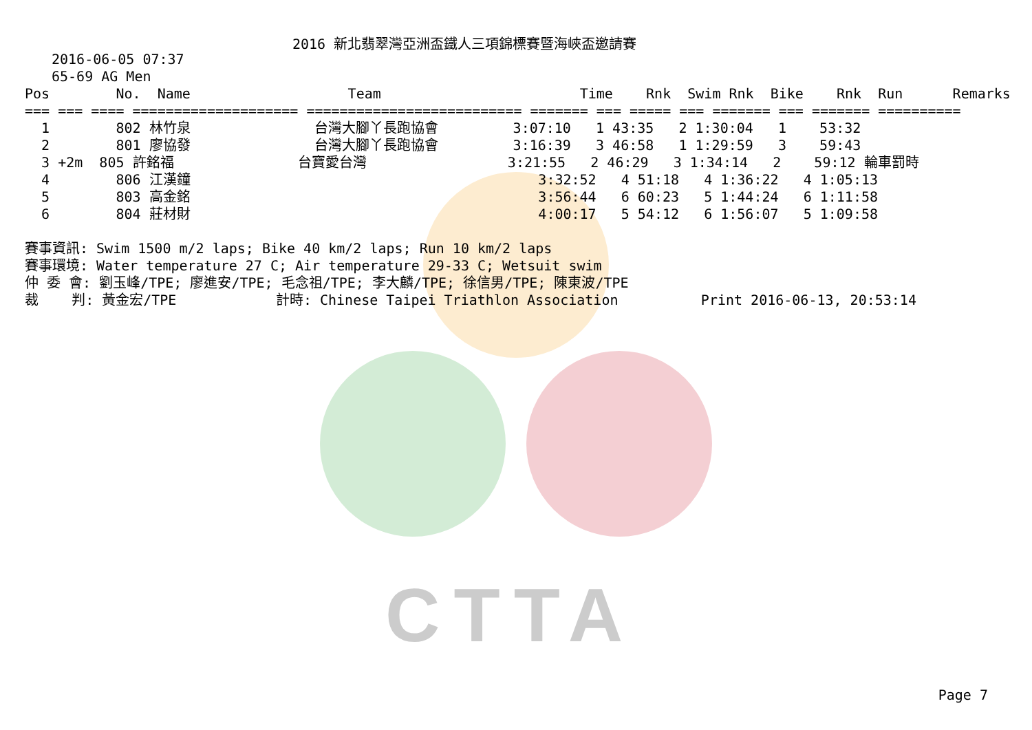CTTA
2016 新北翡翠灣亞洲盃鐵人三項錦標賽暨海峽盃邀請賽
2016-06-05 07:37
65-69 AG Men
| Pos No. Name Team Time Rnk Swim Rnk Bike Rnk Run Remarks |
| --- |
| === === ==== ==================== ========================== ======= === ===== === ======= === ======= ========== |
| 1 802 林竹泉 台灣大腳丫長跑協會 3:07:10 1 43:35 2 1:30:04 1 53:32 |
| 2 801 廖協發 台灣大腳丫長跑協會 3:16:39 3 46:58 1 1:29:59 3 59:43 |
| 3 +2m 805 許銘福 台寶愛台灣 3:21:55 2 46:29 3 1:34:14 2 59:12 輪車罰時 |
| 4 806 江漢鐘 3:32:52 4 51:18 4 1:36:22 4 1:05:13 |
| 5 803 高金銘 3:56:44 6 60:23 5 1:44:24 6 1:11:58 |
| 6 804 莊材財 4:00:17 5 54:12 6 1:56:07 5 1:09:58 |
賽事資訊: Swim 1500 m/2 laps; Bike 40 km/2 laps; Run 10 km/2 laps 賽事環境: Water temperature 27 C; Air temperature 29-33 C; Wetsuit swim 仲 委 會: 劉玉峰/TPE; 廖進安/TPE; 毛念祖/TPE; 李大麟/TPE; 徐信男/TPE; 陳東波/TPE 裁 判: 黃金宏/TPE 計時: Chinese Taipei Triathlon Association Print 2016-06-13, 20:53:14
Page 7